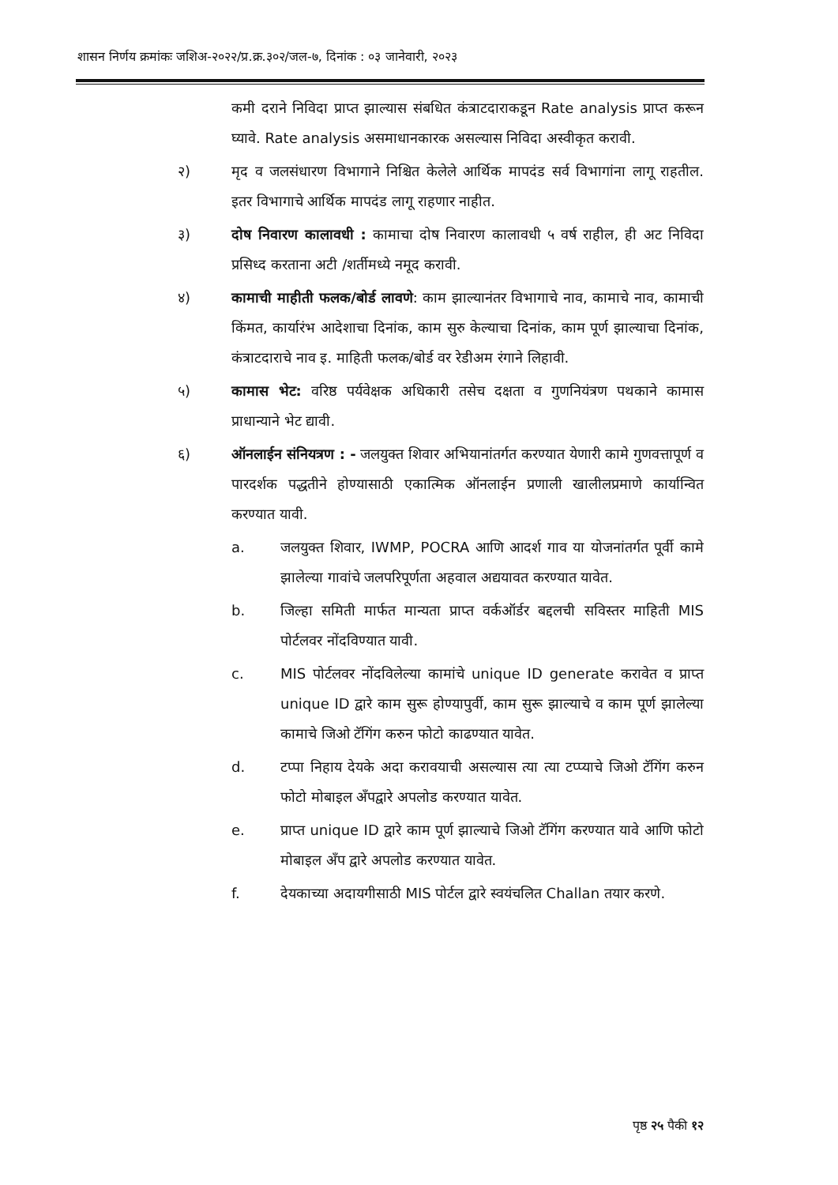शासन निर्णय क्रमांकः जशिअ-२०२२/प्र.क्र.३०२/जल-७, दिनांक : ०३ जानेवारी, २०२३
कमी दराने निविदा प्राप्त झाल्यास संबधित कंत्राटदाराकडून Rate analysis प्राप्त करून घ्यावे. Rate analysis असमाधानकारक असल्यास निविदा अस्वीकृत करावी.
२) मृद व जलसंधारण विभागाने निश्चित केलेले आर्थिक मापदंड सर्व विभागांना लागू राहतील. इतर विभागाचे आर्थिक मापदंड लागू राहणार नाहीत.
३) दोष निवारण कालावधी : कामाचा दोष निवारण कालावधी ५ वर्ष राहील, ही अट निविदा प्रसिध्द करताना अटी /शर्तीमध्ये नमूद करावी.
४) कामाची माहीती फलक/बोर्ड लावणे: काम झाल्यानंतर विभागाचे नाव, कामाचे नाव, कामाची किंमत, कार्यारंभ आदेशाचा दिनांक, काम सुरु केल्याचा दिनांक, काम पूर्ण झाल्याचा दिनांक, कंत्राटदाराचे नाव इ. माहिती फलक/बोर्ड वर रेडीअम रंगाने लिहावी.
५) कामास भेट: वरिष्ठ पर्यवेक्षक अधिकारी तसेच दक्षता व गुणनियंत्रण पथकाने कामास प्राधान्याने भेट द्यावी.
६) ऑनलाईन संनियत्रण : - जलयुक्त शिवार अभियानांतर्गत करण्यात येणारी कामे गुणवत्तापूर्ण व पारदर्शक पद्धतीने होण्यासाठी एकात्मिक ऑनलाईन प्रणाली खालीलप्रमाणे कार्यान्वित करण्यात यावी.
a. जलयुक्त शिवार, IWMP, POCRA आणि आदर्श गाव या योजनांतर्गत पूर्वी कामे झालेल्या गावांचे जलपरिपूर्णता अहवाल अद्ययावत करण्यात यावेत.
b. जिल्हा समिती मार्फत मान्यता प्राप्त वर्कऑर्डर बद्दलची सविस्तर माहिती MIS पोर्टलवर नोंदविण्यात यावी.
c. MIS पोर्टलवर नोंदविलेल्या कामांचे unique ID generate करावेत व प्राप्त unique ID द्वारे काम सुरू होण्यापुर्वी, काम सुरू झाल्याचे व काम पूर्ण झालेल्या कामाचे जिओ टॅगिंग करुन फोटो काढण्यात यावेत.
d. टप्पा निहाय देयके अदा करावयाची असल्यास त्या त्या टप्प्याचे जिओ टॅगिंग करुन फोटो मोबाइल अँपद्वारे अपलोड करण्यात यावेत.
e. प्राप्त unique ID द्वारे काम पूर्ण झाल्याचे जिओ टॅगिंग करण्यात यावे आणि फोटो मोबाइल अँप द्वारे अपलोड करण्यात यावेत.
f. देयकाच्या अदायगीसाठी MIS पोर्टल द्वारे स्वयंचलित Challan तयार करणे.
पृष्ठ २५ पैकी १२